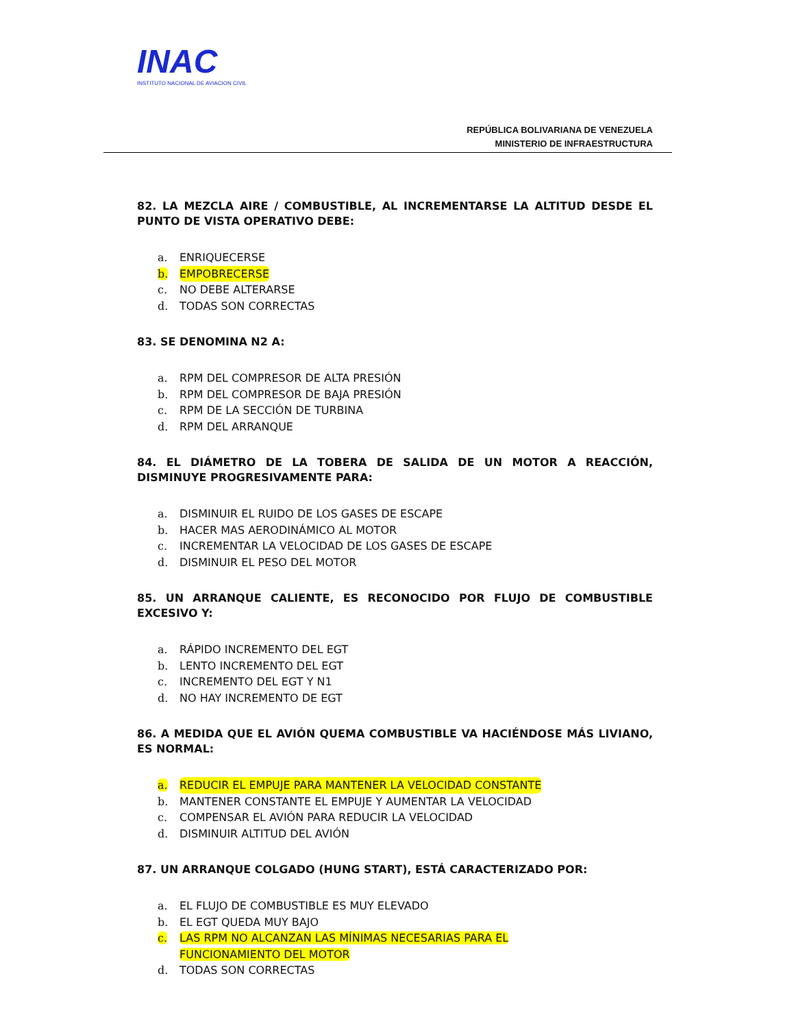INAC
INSTITUTO NACIONAL DE AVIACION CIVIL
REPÚBLICA BOLIVARIANA DE VENEZUELA
MINISTERIO DE INFRAESTRUCTURA
82. LA MEZCLA AIRE / COMBUSTIBLE, AL INCREMENTARSE LA ALTITUD DESDE EL PUNTO DE VISTA OPERATIVO DEBE:
a. ENRIQUECERSE
b. EMPOBRECERSE
c. NO DEBE ALTERARSE
d. TODAS SON CORRECTAS
83. SE DENOMINA N2 A:
a. RPM DEL COMPRESOR DE ALTA PRESIÓN
b. RPM DEL COMPRESOR DE BAJA PRESIÓN
c. RPM DE LA SECCIÓN DE TURBINA
d. RPM DEL ARRANQUE
84. EL DIÁMETRO DE LA TOBERA DE SALIDA DE UN MOTOR A REACCIÓN, DISMINUYE PROGRESIVAMENTE PARA:
a. DISMINUIR EL RUIDO DE LOS GASES DE ESCAPE
b. HACER MAS AERODINÁMICO AL MOTOR
c. INCREMENTAR LA VELOCIDAD DE LOS GASES DE ESCAPE
d. DISMINUIR EL PESO DEL MOTOR
85. UN ARRANQUE CALIENTE, ES RECONOCIDO POR FLUJO DE COMBUSTIBLE EXCESIVO Y:
a. RÁPIDO INCREMENTO DEL EGT
b. LENTO INCREMENTO DEL EGT
c. INCREMENTO DEL EGT Y N1
d. NO HAY INCREMENTO DE EGT
86. A MEDIDA QUE EL AVIÓN QUEMA COMBUSTIBLE VA HACIÉNDOSE MÁS LIVIANO, ES NORMAL:
a. REDUCIR EL EMPUJE PARA MANTENER LA VELOCIDAD CONSTANTE
b. MANTENER CONSTANTE EL EMPUJE Y AUMENTAR LA VELOCIDAD
c. COMPENSAR EL AVIÓN PARA REDUCIR LA VELOCIDAD
d. DISMINUIR ALTITUD DEL AVIÓN
87. UN ARRANQUE COLGADO (HUNG START), ESTÁ CARACTERIZADO POR:
a. EL FLUJO DE COMBUSTIBLE ES MUY ELEVADO
b. EL EGT QUEDA MUY BAJO
c. LAS RPM NO ALCANZAN LAS MÍNIMAS NECESARIAS PARA EL
FUNCIONAMIENTO DEL MOTOR
d. TODAS SON CORRECTAS